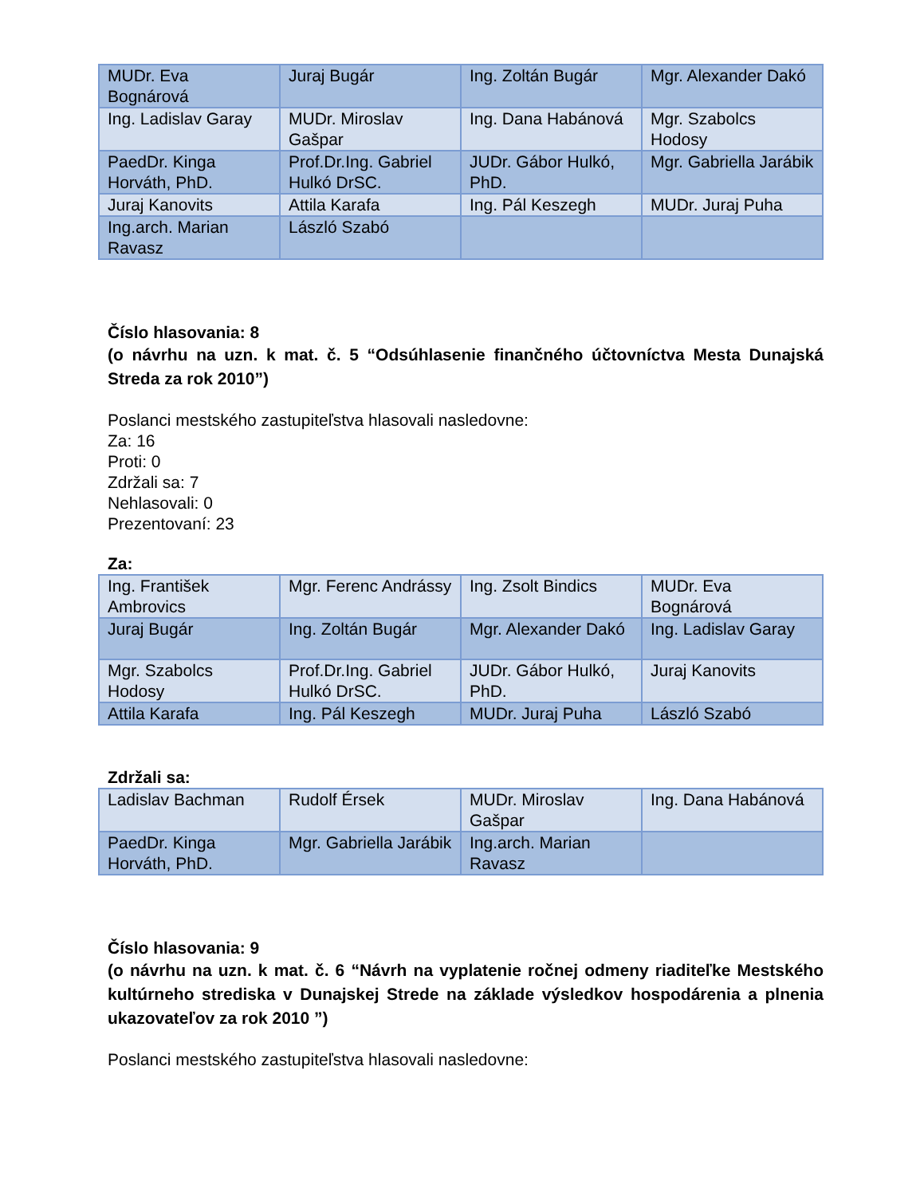| MUDr. Eva Bognárová | Juraj Bugár | Ing. Zoltán Bugár | Mgr. Alexander Dakó |
| Ing. Ladislav Garay | MUDr. Miroslav Gašpar | Ing. Dana Habánová | Mgr. Szabolcs Hodosy |
| PaedDr. Kinga Horváth, PhD. | Prof.Dr.Ing. Gabriel Hulkó DrSC. | JUDr. Gábor Hulkó, PhD. | Mgr. Gabriella Jarábik |
| Juraj Kanovits | Attila Karafa | Ing. Pál Keszegh | MUDr. Juraj Puha |
| Ing.arch. Marian Ravasz | László Szabó | | |
Číslo hlasovania: 8
(o návrhu na uzn. k mat. č. 5 “Odsúhlasenie finančného účtovníctva Mesta Dunajská Streda za rok 2010”)
Poslanci mestského zastupiteľstva hlasovali nasledovne:
Za: 16
Proti: 0
Zdržali sa: 7
Nehlasovali: 0
Prezentovaní: 23
Za:
| Ing. František Ambrovics | Mgr. Ferenc Andrássy | Ing. Zsolt Bindics | MUDr. Eva Bognárová |
| Juraj Bugár | Ing. Zoltán Bugár | Mgr. Alexander Dakó | Ing. Ladislav Garay |
| Mgr. Szabolcs Hodosy | Prof.Dr.Ing. Gabriel Hulkó DrSC. | JUDr. Gábor Hulkó, PhD. | Juraj Kanovits |
| Attila Karafa | Ing. Pál Keszegh | MUDr. Juraj Puha | László Szabó |
Zdržali sa:
| Ladislav Bachman | Rudolf Érsek | MUDr. Miroslav Gašpar | Ing. Dana Habánová |
| PaedDr. Kinga Horváth, PhD. | Mgr. Gabriella Jarábik | Ing.arch. Marian Ravasz | |
Číslo hlasovania: 9
(o návrhu na uzn. k mat. č. 6 “Návrh na vyplatenie ročnej odmeny riaditeľke Mestského kultúrneho strediska v Dunajskej Strede na základe výsledkov hospodárenia a plnenia ukazovateľov za rok 2010 ”)
Poslanci mestského zastupiteľstva hlasovali nasledovne: